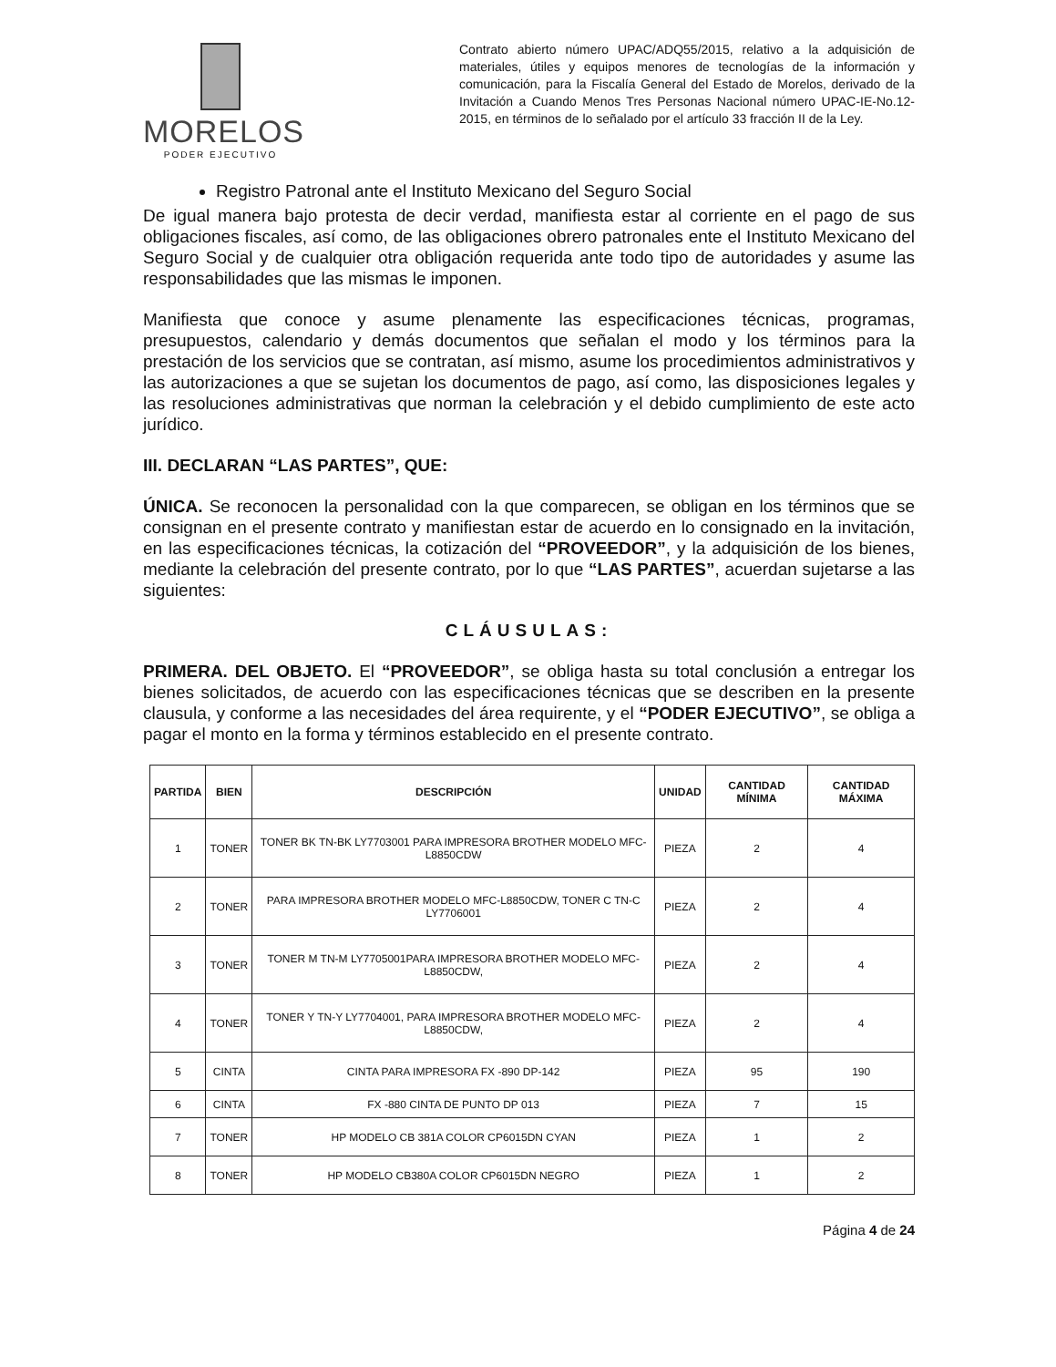MORELOS
PODER EJECUTIVO
Contrato abierto número UPAC/ADQ55/2015, relativo a la adquisición de materiales, útiles y equipos menores de tecnologías de la información y comunicación, para la Fiscalía General del Estado de Morelos, derivado de la Invitación a Cuando Menos Tres Personas Nacional número UPAC-IE-No.12-2015, en términos de lo señalado por el artículo 33 fracción II de la Ley.
Registro Patronal ante el Instituto Mexicano del Seguro Social
De igual manera bajo protesta de decir verdad, manifiesta estar al corriente en el pago de sus obligaciones fiscales, así como, de las obligaciones obrero patronales ente el Instituto Mexicano del Seguro Social y de cualquier otra obligación requerida ante todo tipo de autoridades y asume las responsabilidades que las mismas le imponen.
Manifiesta que conoce y asume plenamente las especificaciones técnicas, programas, presupuestos, calendario y demás documentos que señalan el modo y los términos para la prestación de los servicios que se contratan, así mismo, asume los procedimientos administrativos y las autorizaciones a que se sujetan los documentos de pago, así como, las disposiciones legales y las resoluciones administrativas que norman la celebración y el debido cumplimiento de este acto jurídico.
III. DECLARAN “LAS PARTES”, QUE:
ÚNICA. Se reconocen la personalidad con la que comparecen, se obligan en los términos que se consignan en el presente contrato y manifiestan estar de acuerdo en lo consignado en la invitación, en las especificaciones técnicas, la cotización del “PROVEEDOR”, y la adquisición de los bienes, mediante la celebración del presente contrato, por lo que “LAS PARTES”, acuerdan sujetarse a las siguientes:
CLÁUSULAS:
PRIMERA. DEL OBJETO. El “PROVEEDOR”, se obliga hasta su total conclusión a entregar los bienes solicitados, de acuerdo con las especificaciones técnicas que se describen en la presente clausula, y conforme a las necesidades del área requirente, y el “PODER EJECUTIVO”, se obliga a pagar el monto en la forma y términos establecido en el presente contrato.
| PARTIDA | BIEN | DESCRIPCIÓN | UNIDAD | CANTIDAD MÍNIMA | CANTIDAD MÁXIMA |
| --- | --- | --- | --- | --- | --- |
| 1 | TONER | TONER BK TN-BK LY7703001 PARA IMPRESORA BROTHER MODELO MFC-L8850CDW | PIEZA | 2 | 4 |
| 2 | TONER | PARA IMPRESORA BROTHER MODELO MFC-L8850CDW, TONER C TN-C LY7706001 | PIEZA | 2 | 4 |
| 3 | TONER | TONER M TN-M LY7705001PARA IMPRESORA BROTHER MODELO MFC-L8850CDW, | PIEZA | 2 | 4 |
| 4 | TONER | TONER Y TN-Y LY7704001, PARA IMPRESORA BROTHER MODELO MFC-L8850CDW, | PIEZA | 2 | 4 |
| 5 | CINTA | CINTA PARA IMPRESORA FX -890 DP-142 | PIEZA | 95 | 190 |
| 6 | CINTA | FX -880 CINTA DE PUNTO DP 013 | PIEZA | 7 | 15 |
| 7 | TONER | HP MODELO CB 381A COLOR CP6015DN CYAN | PIEZA | 1 | 2 |
| 8 | TONER | HP MODELO CB380A COLOR CP6015DN NEGRO | PIEZA | 1 | 2 |
Página 4 de 24